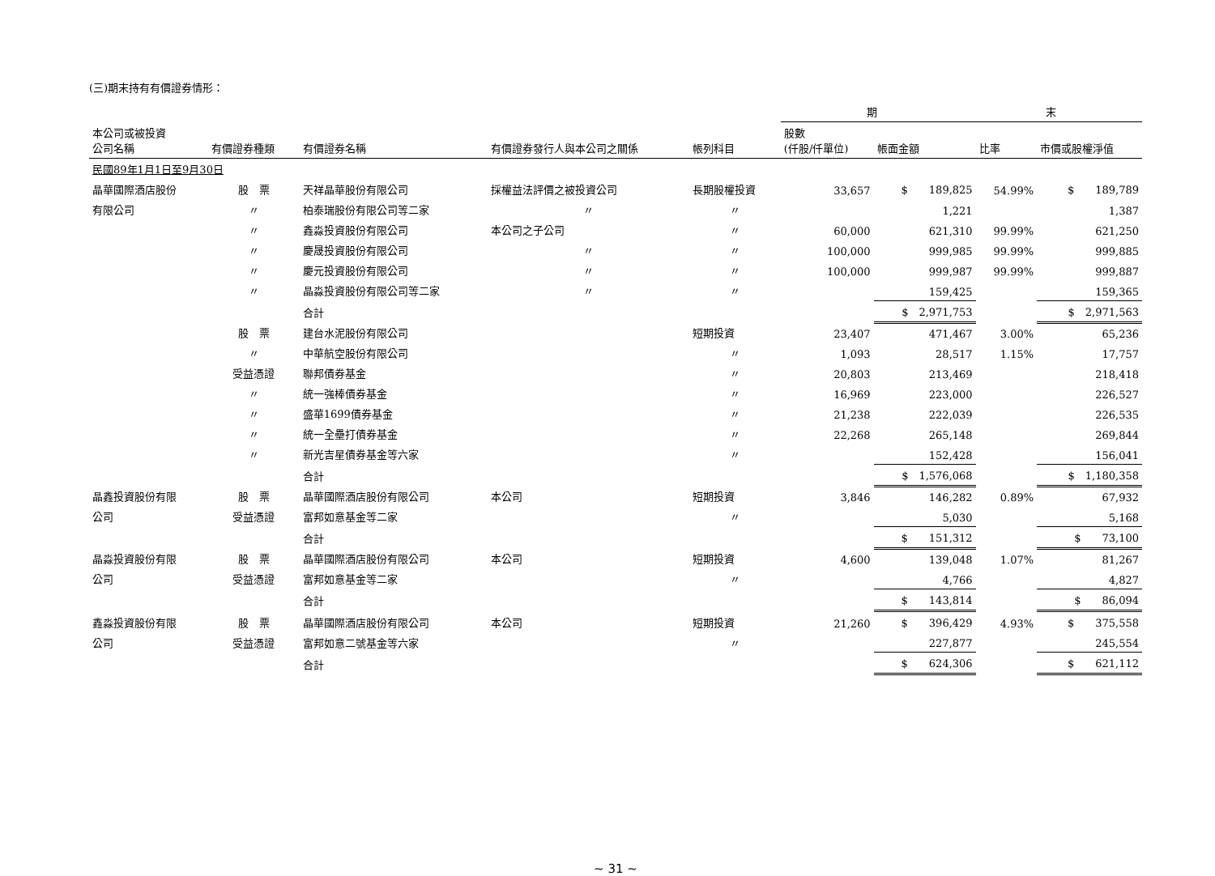(三)期末持有有價證券情形：
| | | | | | 期 末 | | | |
| --- | --- | --- | --- | --- | --- | --- | --- | --- |
| 本公司或被投資 公司名稱 | 有價證券種類 | 有價證券名稱 | 有價證券發行人與本公司之關係 | 帳列科目 | 股數 (仟股/仟單位) | 帳面金額 | 比率 | 市價或股權淨值 |
| 民國89年1月1日至9月30日 | | | | | | | | |
| 晶華國際酒店股份 | 股 票 | 天祥晶華股份有限公司 | 採權益法評價之被投資公司 | 長期股權投資 | 33,657 | $ 189,825 | 54.99% | $ 189,789 |
| 有限公司 | 〃 | 柏泰瑞股份有限公司等二家 | 〃 | 〃 | | 1,221 | | 1,387 |
| | 〃 | 鑫淼投資股份有限公司 | 本公司之子公司 | 〃 | 60,000 | 621,310 | 99.99% | 621,250 |
| | 〃 | 慶晟投資股份有限公司 | 〃 | 〃 | 100,000 | 999,985 | 99.99% | 999,885 |
| | 〃 | 慶元投資股份有限公司 | 〃 | 〃 | 100,000 | 999,987 | 99.99% | 999,887 |
| | 〃 | 晶淼投資股份有限公司等二家 | 〃 | 〃 | | 159,425 | | 159,365 |
| | | 合計 | | | | $ 2,971,753 | | $ 2,971,563 |
| | 股 票 | 建台水泥股份有限公司 | | 短期投資 | 23,407 | 471,467 | 3.00% | 65,236 |
| | 〃 | 中華航空股份有限公司 | | 〃 | 1,093 | 28,517 | 1.15% | 17,757 |
| | 受益憑證 | 聯邦債券基金 | | 〃 | 20,803 | 213,469 | | 218,418 |
| | 〃 | 統一強棒債券基金 | | 〃 | 16,969 | 223,000 | | 226,527 |
| | 〃 | 盛華1699債券基金 | | 〃 | 21,238 | 222,039 | | 226,535 |
| | 〃 | 統一全壘打債券基金 | | 〃 | 22,268 | 265,148 | | 269,844 |
| | 〃 | 新光吉星債券基金等六家 | | 〃 | | 152,428 | | 156,041 |
| | | 合計 | | | | $ 1,576,068 | | $ 1,180,358 |
| 晶鑫投資股份有限 | 股 票 | 晶華國際酒店股份有限公司 | 本公司 | 短期投資 | 3,846 | 146,282 | 0.89% | 67,932 |
| 公司 | 受益憑證 | 富邦如意基金等二家 | | 〃 | | 5,030 | | 5,168 |
| | | 合計 | | | | $ 151,312 | | $ 73,100 |
| 晶淼投資股份有限 | 股 票 | 晶華國際酒店股份有限公司 | 本公司 | 短期投資 | 4,600 | 139,048 | 1.07% | 81,267 |
| 公司 | 受益憑證 | 富邦如意基金等二家 | | 〃 | | 4,766 | | 4,827 |
| | | 合計 | | | | $ 143,814 | | $ 86,094 |
| 鑫淼投資股份有限 | 股 票 | 晶華國際酒店股份有限公司 | 本公司 | 短期投資 | 21,260 | $ 396,429 | 4.93% | $ 375,558 |
| 公司 | 受益憑證 | 富邦如意二號基金等六家 | | 〃 | | 227,877 | | 245,554 |
| | | 合計 | | | | $ 624,306 | | $ 621,112 |
~ 31 ~